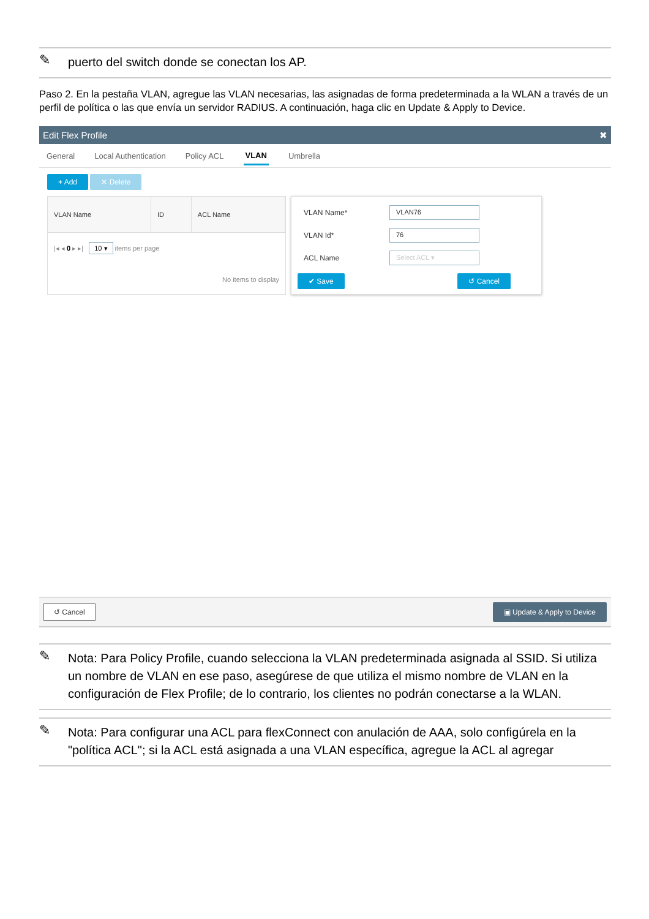✎
puerto del switch donde se conectan los AP.
Paso 2. En la pestaña VLAN, agregue las VLAN necesarias, las asignadas de forma predeterminada a la WLAN a través de un perfil de política o las que envía un servidor RADIUS. A continuación, haga clic en Update & Apply to Device.
Edit Flex Profile ✖
General Local Authentication Policy ACL VLAN Umbrella
+ Add ✕ Delete
| VLAN Name | ID | ACL Name |
| --- | --- | --- |
| /◂ ◂ 0 ▸ ▸/ 10 ▾ items per page | | |
| No items to display | | |
VLAN Name*
VLAN76
VLAN Id*
76
ACL Name
Select ACL ▾
✔ Save ↺ Cancel
↺ Cancel ▣ Update & Apply to Device
✎
Nota: Para Policy Profile, cuando selecciona la VLAN predeterminada asignada al SSID. Si utiliza un nombre de VLAN en ese paso, asegúrese de que utiliza el mismo nombre de VLAN en la configuración de Flex Profile; de lo contrario, los clientes no podrán conectarse a la WLAN.
✎
Nota: Para configurar una ACL para flexConnect con anulación de AAA, solo configúrela en la "política ACL"; si la ACL está asignada a una VLAN específica, agregue la ACL al agregar